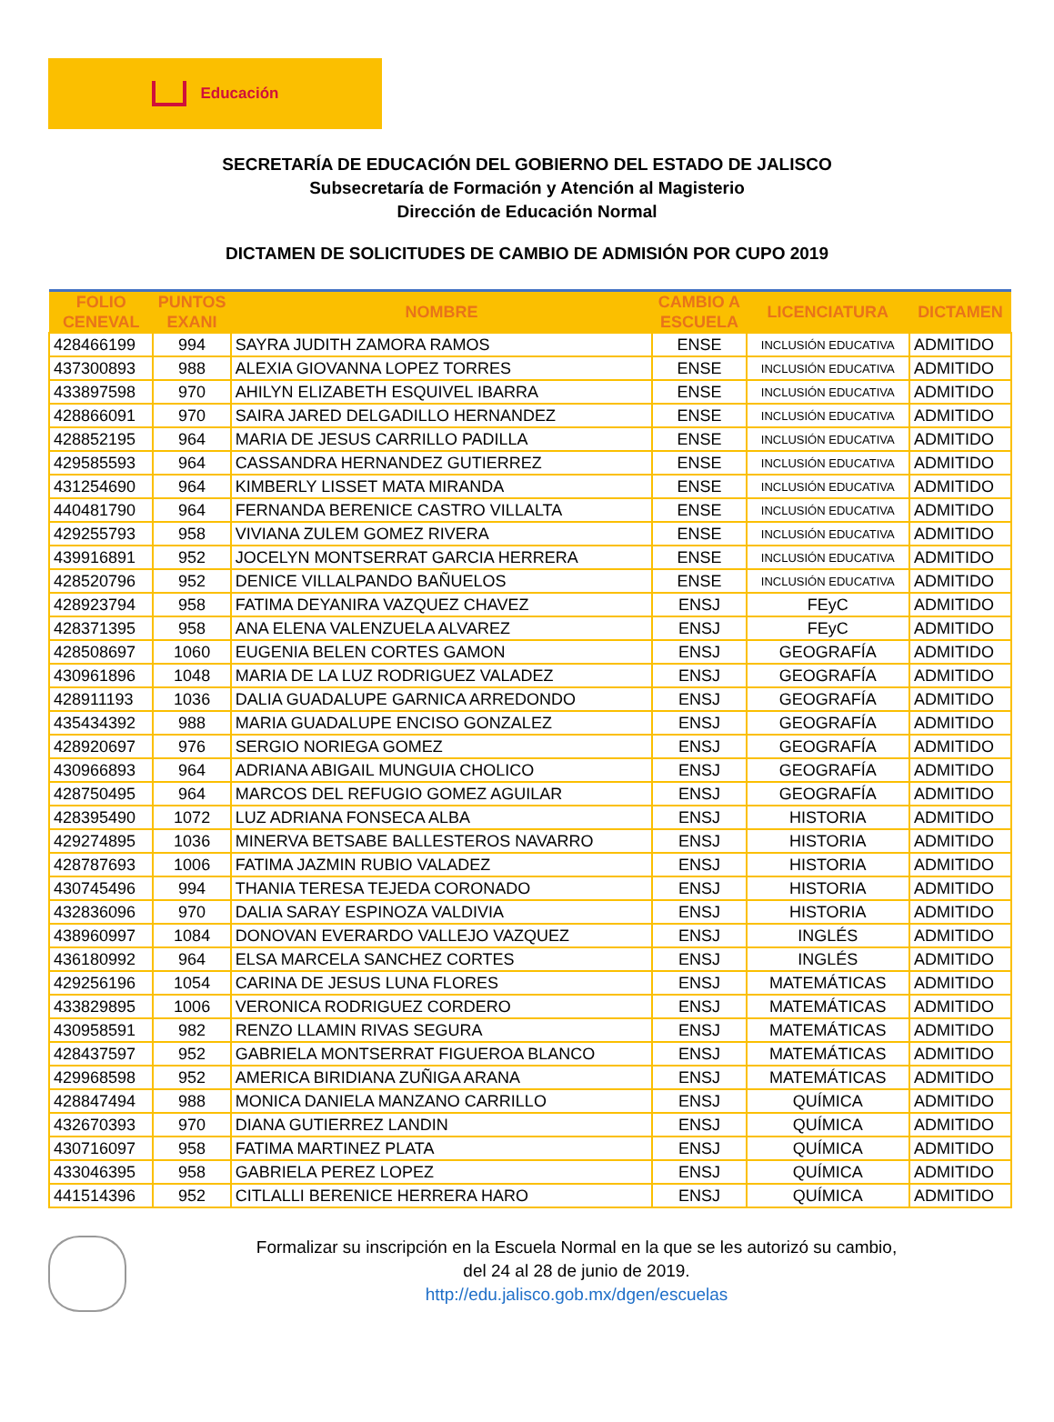Educación
SECRETARÍA DE EDUCACIÓN DEL GOBIERNO DEL ESTADO DE JALISCO
Subsecretaría de Formación y Atención al Magisterio
Dirección de Educación Normal
DICTAMEN DE SOLICITUDES DE CAMBIO DE ADMISIÓN POR CUPO 2019
| FOLIO CENEVAL | PUNTOS EXANI | NOMBRE | CAMBIO A ESCUELA | LICENCIATURA | DICTAMEN |
| --- | --- | --- | --- | --- | --- |
| 428466199 | 994 | SAYRA JUDITH ZAMORA RAMOS | ENSE | INCLUSIÓN EDUCATIVA | ADMITIDO |
| 437300893 | 988 | ALEXIA GIOVANNA LOPEZ TORRES | ENSE | INCLUSIÓN EDUCATIVA | ADMITIDO |
| 433897598 | 970 | AHILYN ELIZABETH ESQUIVEL IBARRA | ENSE | INCLUSIÓN EDUCATIVA | ADMITIDO |
| 428866091 | 970 | SAIRA JARED DELGADILLO HERNANDEZ | ENSE | INCLUSIÓN EDUCATIVA | ADMITIDO |
| 428852195 | 964 | MARIA DE JESUS CARRILLO PADILLA | ENSE | INCLUSIÓN EDUCATIVA | ADMITIDO |
| 429585593 | 964 | CASSANDRA HERNANDEZ GUTIERREZ | ENSE | INCLUSIÓN EDUCATIVA | ADMITIDO |
| 431254690 | 964 | KIMBERLY LISSET MATA MIRANDA | ENSE | INCLUSIÓN EDUCATIVA | ADMITIDO |
| 440481790 | 964 | FERNANDA BERENICE CASTRO VILLALTA | ENSE | INCLUSIÓN EDUCATIVA | ADMITIDO |
| 429255793 | 958 | VIVIANA ZULEM GOMEZ RIVERA | ENSE | INCLUSIÓN EDUCATIVA | ADMITIDO |
| 439916891 | 952 | JOCELYN MONTSERRAT GARCIA HERRERA | ENSE | INCLUSIÓN EDUCATIVA | ADMITIDO |
| 428520796 | 952 | DENICE VILLALPANDO BAÑUELOS | ENSE | INCLUSIÓN EDUCATIVA | ADMITIDO |
| 428923794 | 958 | FATIMA DEYANIRA VAZQUEZ CHAVEZ | ENSJ | FEyC | ADMITIDO |
| 428371395 | 958 | ANA ELENA VALENZUELA ALVAREZ | ENSJ | FEyC | ADMITIDO |
| 428508697 | 1060 | EUGENIA BELEN CORTES GAMON | ENSJ | GEOGRAFÍA | ADMITIDO |
| 430961896 | 1048 | MARIA DE LA LUZ RODRIGUEZ VALADEZ | ENSJ | GEOGRAFÍA | ADMITIDO |
| 428911193 | 1036 | DALIA GUADALUPE GARNICA ARREDONDO | ENSJ | GEOGRAFÍA | ADMITIDO |
| 435434392 | 988 | MARIA GUADALUPE ENCISO GONZALEZ | ENSJ | GEOGRAFÍA | ADMITIDO |
| 428920697 | 976 | SERGIO NORIEGA GOMEZ | ENSJ | GEOGRAFÍA | ADMITIDO |
| 430966893 | 964 | ADRIANA ABIGAIL MUNGUIA CHOLICO | ENSJ | GEOGRAFÍA | ADMITIDO |
| 428750495 | 964 | MARCOS DEL REFUGIO GOMEZ AGUILAR | ENSJ | GEOGRAFÍA | ADMITIDO |
| 428395490 | 1072 | LUZ ADRIANA FONSECA ALBA | ENSJ | HISTORIA | ADMITIDO |
| 429274895 | 1036 | MINERVA BETSABE BALLESTEROS NAVARRO | ENSJ | HISTORIA | ADMITIDO |
| 428787693 | 1006 | FATIMA JAZMIN RUBIO VALADEZ | ENSJ | HISTORIA | ADMITIDO |
| 430745496 | 994 | THANIA TERESA TEJEDA CORONADO | ENSJ | HISTORIA | ADMITIDO |
| 432836096 | 970 | DALIA SARAY ESPINOZA VALDIVIA | ENSJ | HISTORIA | ADMITIDO |
| 438960997 | 1084 | DONOVAN EVERARDO VALLEJO VAZQUEZ | ENSJ | INGLÉS | ADMITIDO |
| 436180992 | 964 | ELSA MARCELA SANCHEZ CORTES | ENSJ | INGLÉS | ADMITIDO |
| 429256196 | 1054 | CARINA DE JESUS LUNA FLORES | ENSJ | MATEMÁTICAS | ADMITIDO |
| 433829895 | 1006 | VERONICA RODRIGUEZ CORDERO | ENSJ | MATEMÁTICAS | ADMITIDO |
| 430958591 | 982 | RENZO LLAMIN RIVAS SEGURA | ENSJ | MATEMÁTICAS | ADMITIDO |
| 428437597 | 952 | GABRIELA MONTSERRAT FIGUEROA BLANCO | ENSJ | MATEMÁTICAS | ADMITIDO |
| 429968598 | 952 | AMERICA BIRIDIANA ZUÑIGA ARANA | ENSJ | MATEMÁTICAS | ADMITIDO |
| 428847494 | 988 | MONICA DANIELA MANZANO CARRILLO | ENSJ | QUÍMICA | ADMITIDO |
| 432670393 | 970 | DIANA GUTIERREZ LANDIN | ENSJ | QUÍMICA | ADMITIDO |
| 430716097 | 958 | FATIMA MARTINEZ PLATA | ENSJ | QUÍMICA | ADMITIDO |
| 433046395 | 958 | GABRIELA PEREZ LOPEZ | ENSJ | QUÍMICA | ADMITIDO |
| 441514396 | 952 | CITLALLI BERENICE HERRERA HARO | ENSJ | QUÍMICA | ADMITIDO |
Formalizar su inscripción en la Escuela Normal en la que se les autorizó su cambio,
del 24 al 28 de junio de 2019.
http://edu.jalisco.gob.mx/dgen/escuelas